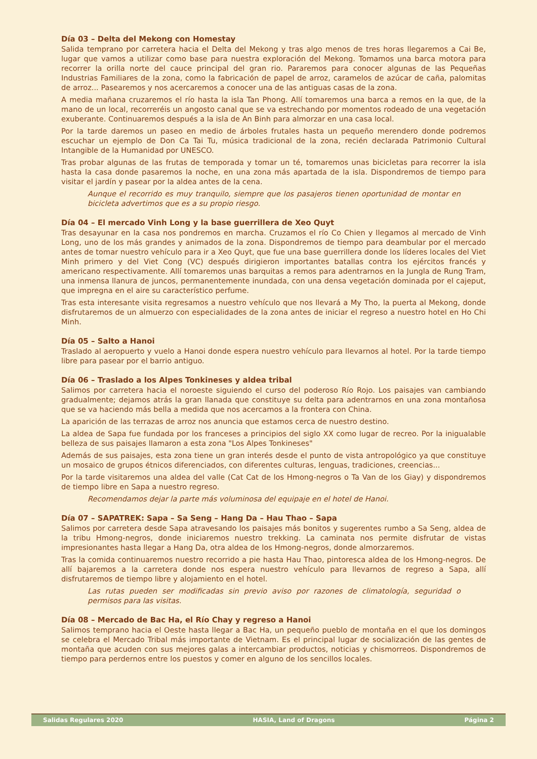Día 03 – Delta del Mekong con Homestay
Salida temprano por carretera hacia el Delta del Mekong y tras algo menos de tres horas llegaremos a Cai Be, lugar que vamos a utilizar como base para nuestra exploración del Mekong. Tomamos una barca motora para recorrer la orilla norte del cauce principal del gran rio. Pararemos para conocer algunas de las Pequeñas Industrias Familiares de la zona, como la fabricación de papel de arroz, caramelos de azúcar de caña, palomitas de arroz... Pasearemos y nos acercaremos a conocer una de las antiguas casas de la zona.
A media mañana cruzaremos el río hasta la isla Tan Phong. Allí tomaremos una barca a remos en la que, de la mano de un local, recorreréis un angosto canal que se va estrechando por momentos rodeado de una vegetación exuberante. Continuaremos después a la isla de An Binh para almorzar en una casa local.
Por la tarde daremos un paseo en medio de árboles frutales hasta un pequeño merendero donde podremos escuchar un ejemplo de Don Ca Tai Tu, música tradicional de la zona, recién declarada Patrimonio Cultural Intangible de la Humanidad por UNESCO.
Tras probar algunas de las frutas de temporada y tomar un té, tomaremos unas bicicletas para recorrer la isla hasta la casa donde pasaremos la noche, en una zona más apartada de la isla. Dispondremos de tiempo para visitar el jardín y pasear por la aldea antes de la cena.
Aunque el recorrido es muy tranquilo, siempre que los pasajeros tienen oportunidad de montar en bicicleta advertimos que es a su propio riesgo.
Día 04 – El mercado Vinh Long y la base guerrillera de Xeo Quyt
Tras desayunar en la casa nos pondremos en marcha. Cruzamos el río Co Chien y llegamos al mercado de Vinh Long, uno de los más grandes y animados de la zona. Dispondremos de tiempo para deambular por el mercado antes de tomar nuestro vehículo para ir a Xeo Quyt, que fue una base guerrillera donde los líderes locales del Viet Minh primero y del Viet Cong (VC) después dirigieron importantes batallas contra los ejércitos francés y americano respectivamente. Allí tomaremos unas barquitas a remos para adentrarnos en la Jungla de Rung Tram, una inmensa llanura de juncos, permanentemente inundada, con una densa vegetación dominada por el cajeput, que impregna en el aire su característico perfume.
Tras esta interesante visita regresamos a nuestro vehículo que nos llevará a My Tho, la puerta al Mekong, donde disfrutaremos de un almuerzo con especialidades de la zona antes de iniciar el regreso a nuestro hotel en Ho Chi Minh.
Día 05 – Salto a Hanoi
Traslado al aeropuerto y vuelo a Hanoi donde espera nuestro vehículo para llevarnos al hotel. Por la tarde tiempo libre para pasear por el barrio antiguo.
Día 06 – Traslado a los Alpes Tonkineses y aldea tribal
Salimos por carretera hacia el noroeste siguiendo el curso del poderoso Río Rojo. Los paisajes van cambiando gradualmente; dejamos atrás la gran llanada que constituye su delta para adentrarnos en una zona montañosa que se va haciendo más bella a medida que nos acercamos a la frontera con China.
La aparición de las terrazas de arroz nos anuncia que estamos cerca de nuestro destino.
La aldea de Sapa fue fundada por los franceses a principios del siglo XX como lugar de recreo. Por la inigualable belleza de sus paisajes llamaron a esta zona "Los Alpes Tonkineses"
Además de sus paisajes, esta zona tiene un gran interés desde el punto de vista antropológico ya que constituye un mosaico de grupos étnicos diferenciados, con diferentes culturas, lenguas, tradiciones, creencias...
Por la tarde visitaremos una aldea del valle (Cat Cat de los Hmong-negros o Ta Van de los Giay) y dispondremos de tiempo libre en Sapa a nuestro regreso.
Recomendamos dejar la parte más voluminosa del equipaje en el hotel de Hanoi.
Día 07 – SAPATREK: Sapa – Sa Seng – Hang Da – Hau Thao – Sapa
Salimos por carretera desde Sapa atravesando los paisajes más bonitos y sugerentes rumbo a Sa Seng, aldea de la tribu Hmong-negros, donde iniciaremos nuestro trekking. La caminata nos permite disfrutar de vistas impresionantes hasta llegar a Hang Da, otra aldea de los Hmong-negros, donde almorzaremos.
Tras la comida continuaremos nuestro recorrido a pie hasta Hau Thao, pintoresca aldea de los Hmong-negros. De allí bajaremos a la carretera donde nos espera nuestro vehículo para llevarnos de regreso a Sapa, allí disfrutaremos de tiempo libre y alojamiento en el hotel.
Las rutas pueden ser modificadas sin previo aviso por razones de climatología, seguridad o permisos para las visitas.
Día 08 – Mercado de Bac Ha, el Río Chay y regreso a Hanoi
Salimos temprano hacia el Oeste hasta llegar a Bac Ha, un pequeño pueblo de montaña en el que los domingos se celebra el Mercado Tribal más importante de Vietnam. Es el principal lugar de socialización de las gentes de montaña que acuden con sus mejores galas a intercambiar productos, noticias y chismorreos. Dispondremos de tiempo para perdernos entre los puestos y comer en alguno de los sencillos locales.
Salidas Regulares 2020 HASIA, Land of Dragons Página 2